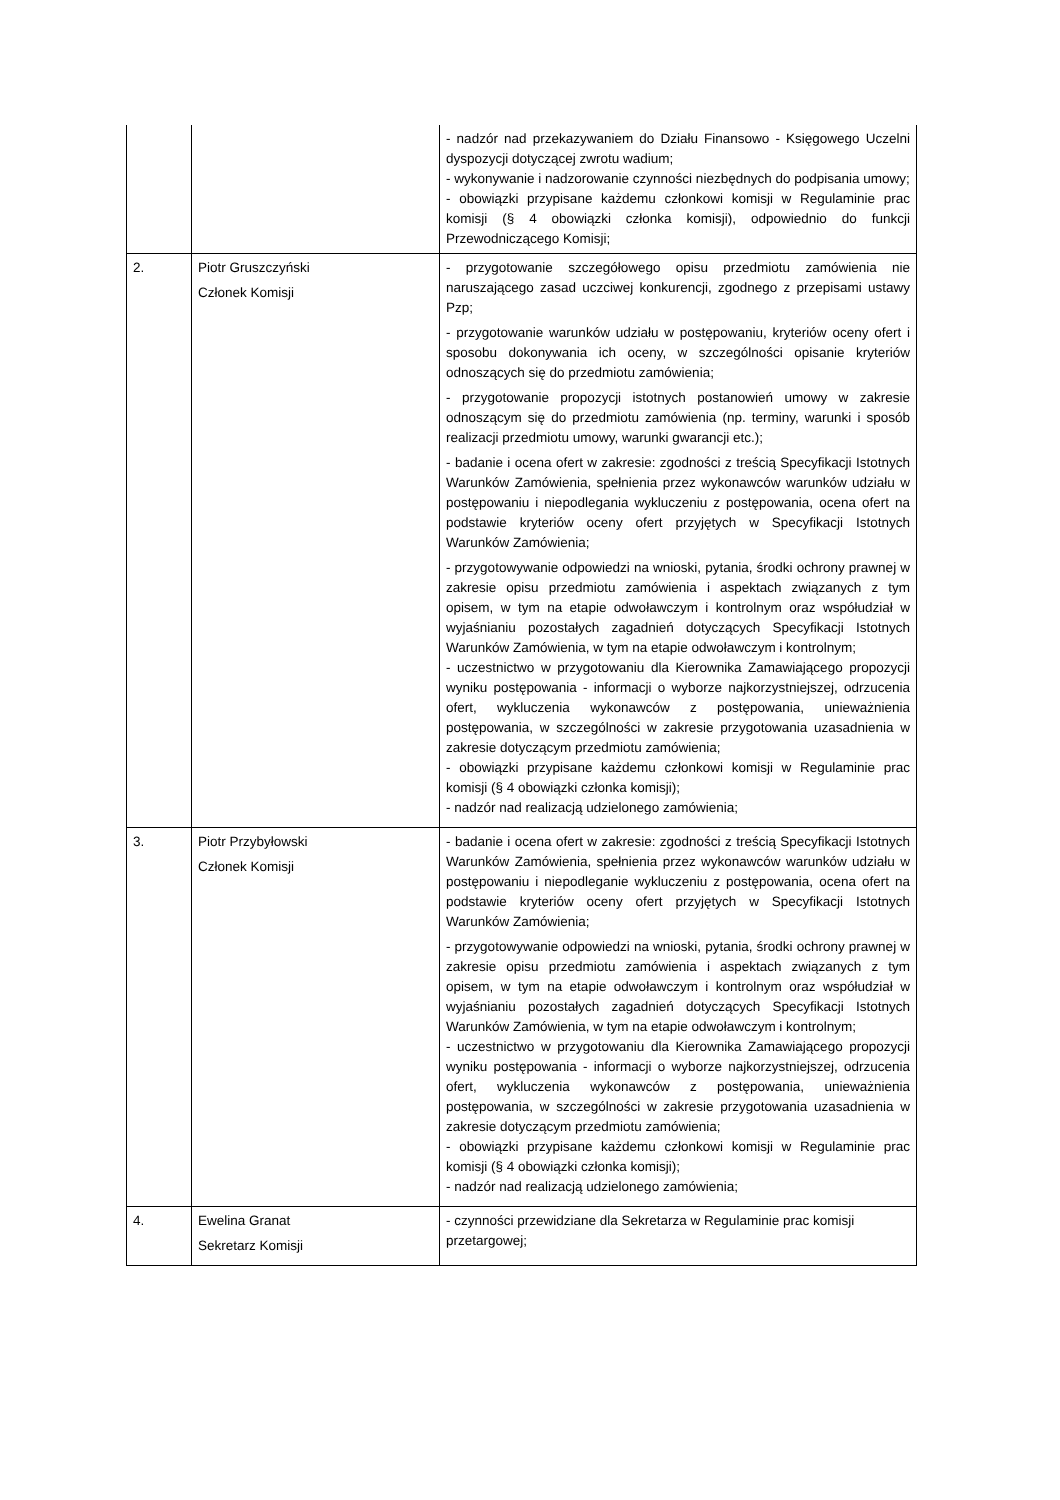| | | - nadzór nad przekazywaniem do Działu Finansowo - Księgowego Uczelni dyspozycji dotyczącej zwrotu wadium; - wykonywanie i nadzorowanie czynności niezbędnych do podpisania umowy; - obowiązki przypisane każdemu członkowi komisji w Regulaminie prac komisji (§ 4 obowiązki członka komisji), odpowiednio do funkcji Przewodniczącego Komisji; |
| 2. | Piotr Gruszczyński Członek Komisji | - przygotowanie szczegółowego opisu przedmiotu zamówienia nie naruszającego zasad uczciwej konkurencji, zgodnego z przepisami ustawy Pzp; - przygotowanie warunków udziału w postępowaniu, kryteriów oceny ofert i sposobu dokonywania ich oceny, w szczególności opisanie kryteriów odnoszących się do przedmiotu zamówienia; - przygotowanie propozycji istotnych postanowień umowy w zakresie odnoszącym się do przedmiotu zamówienia (np. terminy, warunki i sposób realizacji przedmiotu umowy, warunki gwarancji etc.); - badanie i ocena ofert w zakresie: zgodności z treścią Specyfikacji Istotnych Warunków Zamówienia, spełnienia przez wykonawców warunków udziału w postępowaniu i niepodlegania wykluczeniu z postępowania, ocena ofert na podstawie kryteriów oceny ofert przyjętych w Specyfikacji Istotnych Warunków Zamówienia; - przygotowywanie odpowiedzi na wnioski, pytania, środki ochrony prawnej w zakresie opisu przedmiotu zamówienia i aspektach związanych z tym opisem, w tym na etapie odwoławczym i kontrolnym oraz współudział w wyjaśnianiu pozostałych zagadnień dotyczących Specyfikacji Istotnych Warunków Zamówienia, w tym na etapie odwoławczym i kontrolnym; - uczestnictwo w przygotowaniu dla Kierownika Zamawiającego propozycji wyniku postępowania - informacji o wyborze najkorzystniejszej, odrzucenia ofert, wykluczenia wykonawców z postępowania, unieważnienia postępowania, w szczególności w zakresie przygotowania uzasadnienia w zakresie dotyczącym przedmiotu zamówienia; - obowiązki przypisane każdemu członkowi komisji w Regulaminie prac komisji (§ 4 obowiązki członka komisji); - nadzór nad realizacją udzielonego zamówienia; |
| 3. | Piotr Przybyłowski Członek Komisji | - badanie i ocena ofert w zakresie: zgodności z treścią Specyfikacji Istotnych Warunków Zamówienia, spełnienia przez wykonawców warunków udziału w postępowaniu i niepodleganie wykluczeniu z postępowania, ocena ofert na podstawie kryteriów oceny ofert przyjętych w Specyfikacji Istotnych Warunków Zamówienia; - przygotowywanie odpowiedzi na wnioski, pytania, środki ochrony prawnej w zakresie opisu przedmiotu zamówienia i aspektach związanych z tym opisem, w tym na etapie odwoławczym i kontrolnym oraz współudział w wyjaśnianiu pozostałych zagadnień dotyczących Specyfikacji Istotnych Warunków Zamówienia, w tym na etapie odwoławczym i kontrolnym; - uczestnictwo w przygotowaniu dla Kierownika Zamawiającego propozycji wyniku postępowania - informacji o wyborze najkorzystniejszej, odrzucenia ofert, wykluczenia wykonawców z postępowania, unieważnienia postępowania, w szczególności w zakresie przygotowania uzasadnienia w zakresie dotyczącym przedmiotu zamówienia; - obowiązki przypisane każdemu członkowi komisji w Regulaminie prac komisji (§ 4 obowiązki członka komisji); - nadzór nad realizacją udzielonego zamówienia; |
| 4. | Ewelina Granat Sekretarz Komisji | - czynności przewidziane dla Sekretarza w Regulaminie prac komisji przetargowej; |